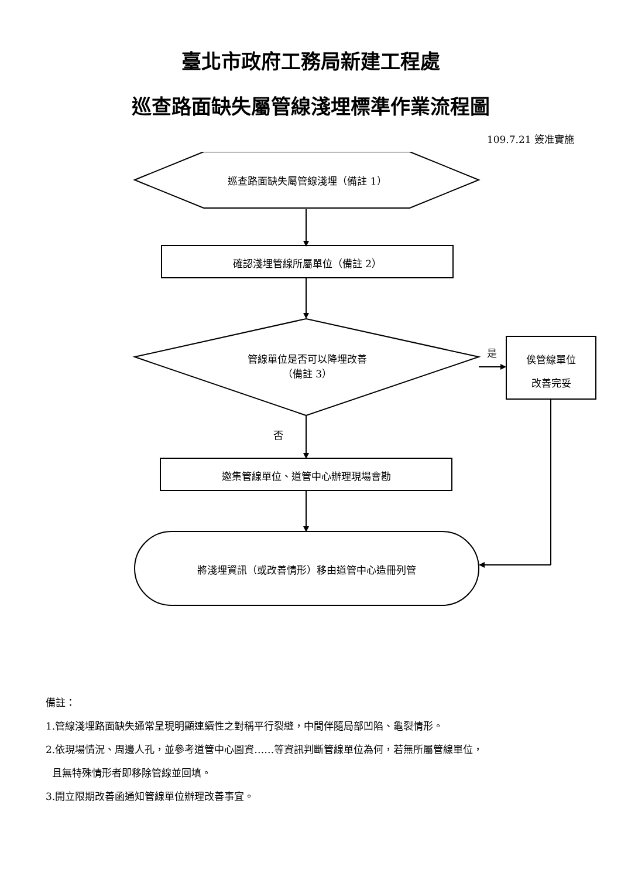臺北市政府工務局新建工程處
巡查路面缺失屬管線淺埋標準作業流程圖
109.7.21 簽准實施
巡查路面缺失屬管線淺埋（備註 1）
確認淺埋管線所屬單位（備註 2）
管線單位是否可以降埋改善
（備註 3）
是
俟管線單位
改善完妥
否
邀集管線單位、道管中心辦理現場會勘
將淺埋資訊（或改善情形）移由道管中心造冊列管
備註：
1.管線淺埋路面缺失通常呈現明顯連續性之對稱平行裂縫，中間伴隨局部凹陷、龜裂情形。
2.依現場情況、周邊人孔，並參考道管中心圖資……等資訊判斷管線單位為何，若無所屬管線單位，
且無特殊情形者即移除管線並回填。
3.開立限期改善函通知管線單位辦理改善事宜。